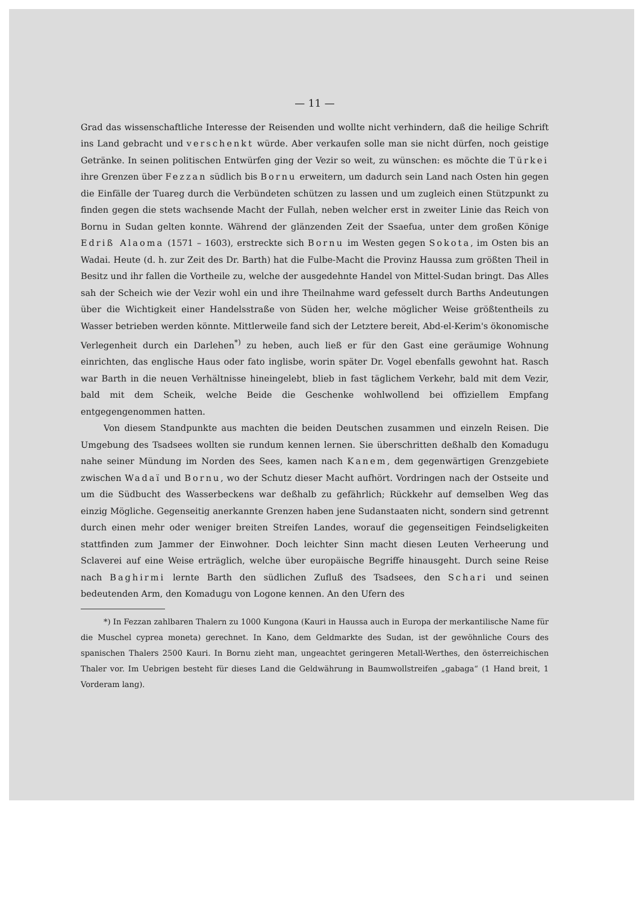— 11 —
Grad das wissenschaftliche Interesse der Reisenden und wollte nicht verhindern, daß die heilige Schrift ins Land gebracht und verschenkt würde. Aber verkaufen solle man sie nicht dürfen, noch geistige Getränke. In seinen politischen Entwürfen ging der Vezir so weit, zu wünschen: es möchte die Türkei ihre Grenzen über Fezzan südlich bis Bornu erweitern, um dadurch sein Land nach Osten hin gegen die Einfälle der Tuareg durch die Verbündeten schützen zu lassen und um zugleich einen Stützpunkt zu finden gegen die stets wachsende Macht der Fullah, neben welcher erst in zweiter Linie das Reich von Bornu in Sudan gelten konnte. Während der glänzenden Zeit der Ssaefua, unter dem großen Könige Edriß Alaoma (1571 – 1603), erstreckte sich Bornu im Westen gegen Sokota, im Osten bis an Wadai. Heute (d. h. zur Zeit des Dr. Barth) hat die Fulbe-Macht die Provinz Haussa zum größten Theil in Besitz und ihr fallen die Vortheile zu, welche der ausgedehnte Handel von Mittel-Sudan bringt. Das Alles sah der Scheich wie der Vezir wohl ein und ihre Theilnahme ward gefesselt durch Barths Andeutungen über die Wichtigkeit einer Handelsstraße von Süden her, welche möglicher Weise größtentheils zu Wasser betrieben werden könnte. Mittlerweile fand sich der Letztere bereit, Abd-el-Kerim's ökonomische Verlegenheit durch ein Darlehen<sup>*)</sup> zu heben, auch ließ er für den Gast eine geräumige Wohnung einrichten, das englische Haus oder fato inglisbe, worin später Dr. Vogel ebenfalls gewohnt hat. Rasch war Barth in die neuen Verhältnisse hineingelebt, blieb in fast täglichem Verkehr, bald mit dem Vezir, bald mit dem Scheik, welche Beide die Geschenke wohlwollend bei offiziellem Empfang entgegengenommen hatten.
Von diesem Standpunkte aus machten die beiden Deutschen zusammen und einzeln Reisen. Die Umgebung des Tsadsees wollten sie rundum kennen lernen. Sie überschritten deßhalb den Komadugu nahe seiner Mündung im Norden des Sees, kamen nach Kanem, dem gegenwärtigen Grenzgebiete zwischen Wadaï und Bornu, wo der Schutz dieser Macht aufhört. Vordringen nach der Ostseite und um die Südbucht des Wasserbeckens war deßhalb zu gefährlich; Rückkehr auf demselben Weg das einzig Mögliche. Gegenseitig anerkannte Grenzen haben jene Sudanstaaten nicht, sondern sind getrennt durch einen mehr oder weniger breiten Streifen Landes, worauf die gegenseitigen Feindseligkeiten stattfinden zum Jammer der Einwohner. Doch leichter Sinn macht diesen Leuten Verheerung und Sclaverei auf eine Weise erträglich, welche über europäische Begriffe hinausgeht. Durch seine Reise nach Baghirmi lernte Barth den südlichen Zufluß des Tsadsees, den Schari und seinen bedeutenden Arm, den Komadugu von Logone kennen. An den Ufern des
*) In Fezzan zahlbaren Thalern zu 1000 Kungona (Kauri in Haussa auch in Europa der merkantilische Name für die Muschel cyprea moneta) gerechnet. In Kano, dem Geldmarkte des Sudan, ist der gewöhnliche Cours des spanischen Thalers 2500 Kauri. In Bornu zieht man, ungeachtet geringeren Metall-Werthes, den österreichischen Thaler vor. Im Uebrigen besteht für dieses Land die Geldwährung in Baumwollstreifen „gabaga“ (1 Hand breit, 1 Vorderam lang).